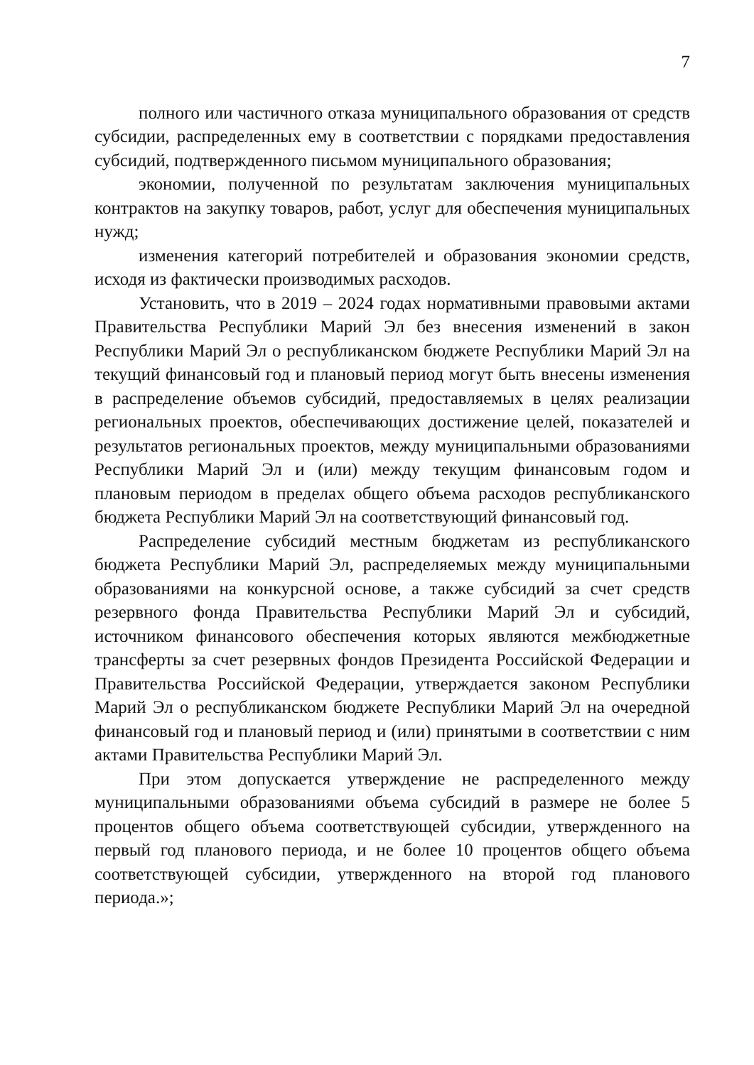7
полного или частичного отказа муниципального образования от средств субсидии, распределенных ему в соответствии с порядками предоставления субсидий, подтвержденного письмом муниципального образования;
экономии, полученной по результатам заключения муниципальных контрактов на закупку товаров, работ, услуг для обеспечения муниципальных нужд;
изменения категорий потребителей и образования экономии средств, исходя из фактически производимых расходов.
Установить, что в 2019 – 2024 годах нормативными правовыми актами Правительства Республики Марий Эл без внесения изменений в закон Республики Марий Эл о республиканском бюджете Республики Марий Эл на текущий финансовый год и плановый период могут быть внесены изменения в распределение объемов субсидий, предоставляемых в целях реализации региональных проектов, обеспечивающих достижение целей, показателей и результатов региональных проектов, между муниципальными образованиями Республики Марий Эл и (или) между текущим финансовым годом и плановым периодом в пределах общего объема расходов республиканского бюджета Республики Марий Эл на соответствующий финансовый год.
Распределение субсидий местным бюджетам из республиканского бюджета Республики Марий Эл, распределяемых между муниципальными образованиями на конкурсной основе, а также субсидий за счет средств резервного фонда Правительства Республики Марий Эл и субсидий, источником финансового обеспечения которых являются межбюджетные трансферты за счет резервных фондов Президента Российской Федерации и Правительства Российской Федерации, утверждается законом Республики Марий Эл о республиканском бюджете Республики Марий Эл на очередной финансовый год и плановый период и (или) принятыми в соответствии с ним актами Правительства Республики Марий Эл.
При этом допускается утверждение не распределенного между муниципальными образованиями объема субсидий в размере не более 5 процентов общего объема соответствующей субсидии, утвержденного на первый год планового периода, и не более 10 процентов общего объема соответствующей субсидии, утвержденного на второй год планового периода.»;